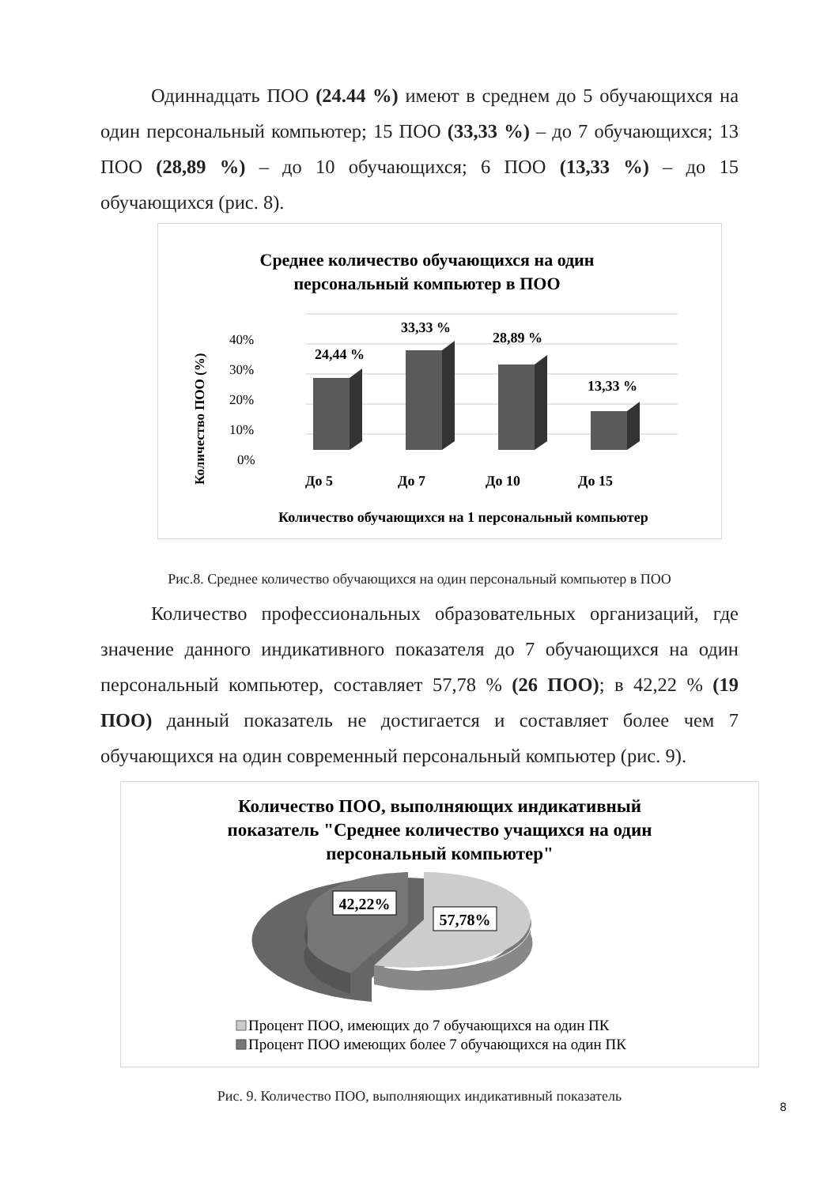Одиннадцать ПОО (24.44 %) имеют в среднем до 5 обучающихся на один персональный компьютер; 15 ПОО (33,33 %) – до 7 обучающихся; 13 ПОО (28,89 %) – до 10 обучающихся; 6 ПОО (13,33 %) – до 15 обучающихся (рис. 8).
Среднее количество обучающихся на один
персональный компьютер в ПОО
Количество ПОО (%)
40%
30%
20%
10%
0%
24,44 %
33,33 %
28,89 %
13,33 %
До 5
До 7
До 10
До 15
Количество обучающихся на 1 персональный компьютер
Рис.8. Среднее количество обучающихся на один персональный компьютер в ПОО
Количество профессиональных образовательных организаций, где значение данного индикативного показателя до 7 обучающихся на один персональный компьютер, составляет 57,78 % (26 ПОО); в 42,22 % (19 ПОО) данный показатель не достигается и составляет более чем 7 обучающихся на один современный персональный компьютер (рис. 9).
Количество ПОО, выполняющих индикативный
показатель "Среднее количество учащихся на один
персональный компьютер"
42,22%
57,78%
Процент ПОО, имеющих до 7 обучающихся на один ПК
Процент ПОО имеющих более 7 обучающихся на один ПК
Рис. 9. Количество ПОО, выполняющих индикативный показатель
8